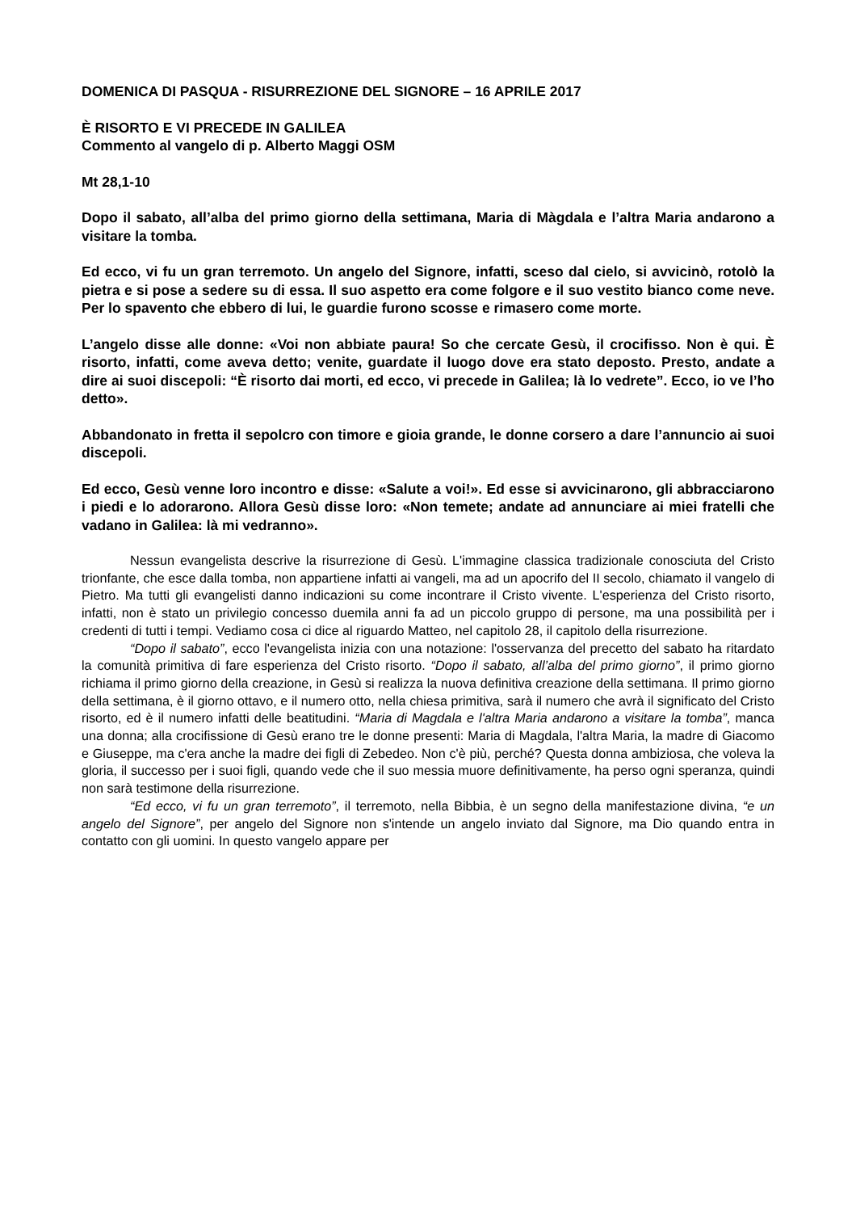DOMENICA DI PASQUA - RISURREZIONE DEL SIGNORE – 16 APRILE 2017
È RISORTO E VI PRECEDE IN GALILEA
Commento al vangelo di p. Alberto Maggi OSM
Mt 28,1-10
Dopo il sabato, all’alba del primo giorno della settimana, Maria di Màgdala e l’altra Maria andarono a visitare la tomba.
Ed ecco, vi fu un gran terremoto. Un angelo del Signore, infatti, sceso dal cielo, si avvicinò, rotolò la pietra e si pose a sedere su di essa. Il suo aspetto era come folgore e il suo vestito bianco come neve. Per lo spavento che ebbero di lui, le guardie furono scosse e rimasero come morte.
L’angelo disse alle donne: «Voi non abbiate paura! So che cercate Gesù, il crocifisso. Non è qui. È risorto, infatti, come aveva detto; venite, guardate il luogo dove era stato deposto. Presto, andate a dire ai suoi discepoli: “È risorto dai morti, ed ecco, vi precede in Galilea; là lo vedrete”. Ecco, io ve l’ho detto».
Abbandonato in fretta il sepolcro con timore e gioia grande, le donne corsero a dare l’annuncio ai suoi discepoli.
Ed ecco, Gesù venne loro incontro e disse: «Salute a voi!». Ed esse si avvicinarono, gli abbracciarono i piedi e lo adorarono. Allora Gesù disse loro: «Non temete; andate ad annunciare ai miei fratelli che vadano in Galilea: là mi vedranno».
Nessun evangelista descrive la risurrezione di Gesù. L'immagine classica tradizionale conosciuta del Cristo trionfante, che esce dalla tomba, non appartiene infatti ai vangeli, ma ad un apocrifo del II secolo, chiamato il vangelo di Pietro. Ma tutti gli evangelisti danno indicazioni su come incontrare il Cristo vivente. L'esperienza del Cristo risorto, infatti, non è stato un privilegio concesso duemila anni fa ad un piccolo gruppo di persone, ma una possibilità per i credenti di tutti i tempi. Vediamo cosa ci dice al riguardo Matteo, nel capitolo 28, il capitolo della risurrezione.
“Dopo il sabato”, ecco l'evangelista inizia con una notazione: l'osservanza del precetto del sabato ha ritardato la comunità primitiva di fare esperienza del Cristo risorto. “Dopo il sabato, all’alba del primo giorno”, il primo giorno richiama il primo giorno della creazione, in Gesù si realizza la nuova definitiva creazione della settimana. Il primo giorno della settimana, è il giorno ottavo, e il numero otto, nella chiesa primitiva, sarà il numero che avrà il significato del Cristo risorto, ed è il numero infatti delle beatitudini. “Maria di Magdala e l'altra Maria andarono a visitare la tomba”, manca una donna; alla crocifissione di Gesù erano tre le donne presenti: Maria di Magdala, l'altra Maria, la madre di Giacomo e Giuseppe, ma c'era anche la madre dei figli di Zebedeo. Non c'è più, perché? Questa donna ambiziosa, che voleva la gloria, il successo per i suoi figli, quando vede che il suo messia muore definitivamente, ha perso ogni speranza, quindi non sarà testimone della risurrezione.
“Ed ecco, vi fu un gran terremoto”, il terremoto, nella Bibbia, è un segno della manifestazione divina, “e un angelo del Signore”, per angelo del Signore non s'intende un angelo inviato dal Signore, ma Dio quando entra in contatto con gli uomini. In questo vangelo appare per